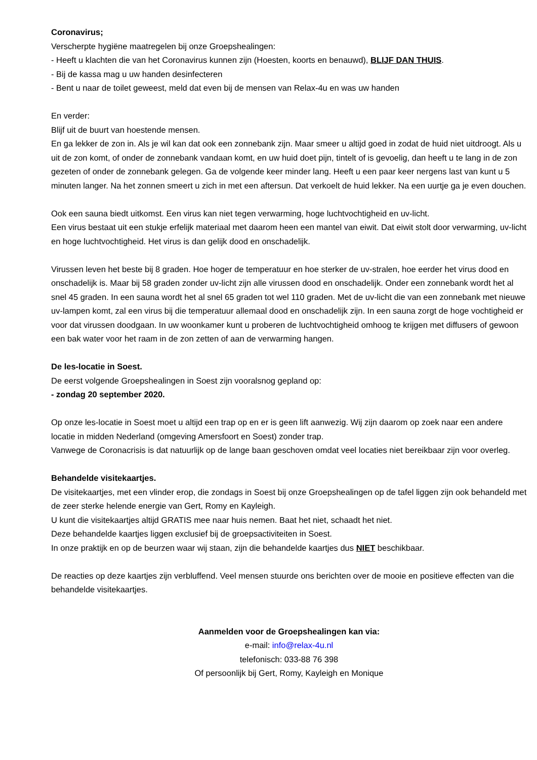Coronavirus;
Verscherpte hygiëne maatregelen bij onze Groepshealingen:
- Heeft u klachten die van het Coronavirus kunnen zijn (Hoesten, koorts en benauwd), BLIJF DAN THUIS.
- Bij de kassa mag u uw handen desinfecteren
- Bent u naar de toilet geweest, meld dat even bij de mensen van Relax-4u en was uw handen
En verder:
Blijf uit de buurt van hoestende mensen.
En ga lekker de zon in. Als je wil kan dat ook een zonnebank zijn. Maar smeer u altijd goed in zodat de huid niet uitdroogt. Als u uit de zon komt, of onder de zonnebank vandaan komt, en uw huid doet pijn, tintelt of is gevoelig, dan heeft u te lang in de zon gezeten of onder de zonnebank gelegen. Ga de volgende keer minder lang. Heeft u een paar keer nergens last van kunt u 5 minuten langer. Na het zonnen smeert u zich in met een aftersun. Dat verkoelt de huid lekker. Na een uurtje ga je even douchen.
Ook een sauna biedt uitkomst. Een virus kan niet tegen verwarming, hoge luchtvochtigheid en uv-licht.
Een virus bestaat uit een stukje erfelijk materiaal met daarom heen een mantel van eiwit. Dat eiwit stolt door verwarming, uv-licht en hoge luchtvochtigheid. Het virus is dan gelijk dood en onschadelijk.
Virussen leven het beste bij 8 graden. Hoe hoger de temperatuur en hoe sterker de uv-stralen, hoe eerder het virus dood en onschadelijk is. Maar bij 58 graden zonder uv-licht zijn alle virussen dood en onschadelijk. Onder een zonnebank wordt het al snel 45 graden. In een sauna wordt het al snel 65 graden tot wel 110 graden. Met de uv-licht die van een zonnebank met nieuwe uv-lampen komt, zal een virus bij die temperatuur allemaal dood en onschadelijk zijn. In een sauna zorgt de hoge vochtigheid er voor dat virussen doodgaan. In uw woonkamer kunt u proberen de luchtvochtigheid omhoog te krijgen met diffusers of gewoon een bak water voor het raam in de zon zetten of aan de verwarming hangen.
De les-locatie in Soest.
De eerst volgende Groepshealingen in Soest zijn vooralsnog gepland op:
- zondag 20 september 2020.
Op onze les-locatie in Soest moet u altijd een trap op en er is geen lift aanwezig. Wij zijn daarom op zoek naar een andere locatie in midden Nederland (omgeving Amersfoort en Soest) zonder trap.
Vanwege de Coronacrisis is dat natuurlijk op de lange baan geschoven omdat veel locaties niet bereikbaar zijn voor overleg.
Behandelde visitekaartjes.
De visitekaartjes, met een vlinder erop, die zondags in Soest bij onze Groepshealingen op de tafel liggen zijn ook behandeld met de zeer sterke helende energie van Gert, Romy en Kayleigh.
U kunt die visitekaartjes altijd GRATIS mee naar huis nemen. Baat het niet, schaadt het niet.
Deze behandelde kaartjes liggen exclusief bij de groepsactiviteiten in Soest.
In onze praktijk en op de beurzen waar wij staan, zijn die behandelde kaartjes dus NIET beschikbaar.
De reacties op deze kaartjes zijn verbluffend. Veel mensen stuurde ons berichten over de mooie en positieve effecten van die behandelde visitekaartjes.
Aanmelden voor de Groepshealingen kan via:
e-mail: info@relax-4u.nl
telefonisch: 033-88 76 398
Of persoonlijk bij Gert, Romy, Kayleigh en Monique